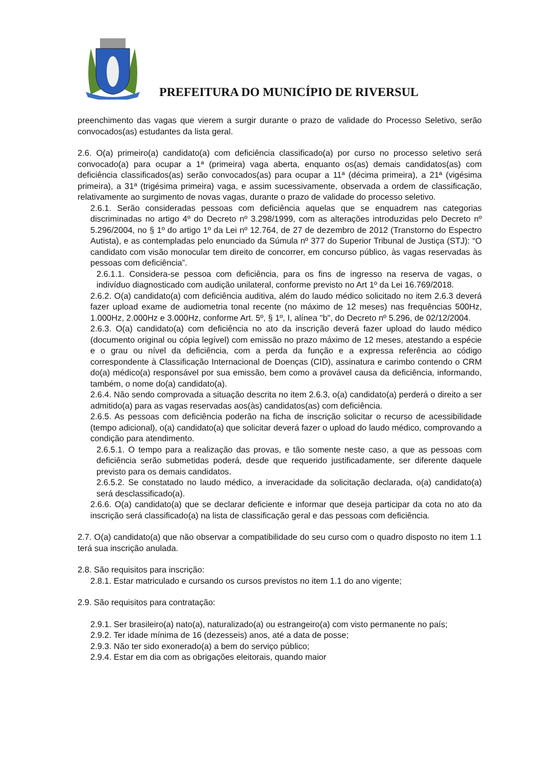PREFEITURA DO MUNICÍPIO DE RIVERSUL
preenchimento das vagas que vierem a surgir durante o prazo de validade do Processo Seletivo, serão convocados(as) estudantes da lista geral.
2.6. O(a) primeiro(a) candidato(a) com deficiência classificado(a) por curso no processo seletivo será convocado(a) para ocupar a 1ª (primeira) vaga aberta, enquanto os(as) demais candidatos(as) com deficiência classificados(as) serão convocados(as) para ocupar a 11ª (décima primeira), a 21ª (vigésima primeira), a 31ª (trigésima primeira) vaga, e assim sucessivamente, observada a ordem de classificação, relativamente ao surgimento de novas vagas, durante o prazo de validade do processo seletivo.
2.6.1. Serão consideradas pessoas com deficiência aquelas que se enquadrem nas categorias discriminadas no artigo 4º do Decreto nº 3.298/1999, com as alterações introduzidas pelo Decreto nº 5.296/2004, no § 1º do artigo 1º da Lei nº 12.764, de 27 de dezembro de 2012 (Transtorno do Espectro Autista), e as contempladas pelo enunciado da Súmula nº 377 do Superior Tribunal de Justiça (STJ): “O candidato com visão monocular tem direito de concorrer, em concurso público, às vagas reservadas às pessoas com deficiência”.
2.6.1.1. Considera-se pessoa com deficiência, para os fins de ingresso na reserva de vagas, o indivíduo diagnosticado com audição unilateral, conforme previsto no Art 1º da Lei 16.769/2018.
2.6.2. O(a) candidato(a) com deficiência auditiva, além do laudo médico solicitado no item 2.6.3 deverá fazer upload exame de audiometria tonal recente (no máximo de 12 meses) nas frequências 500Hz, 1.000Hz, 2.000Hz e 3.000Hz, conforme Art. 5º, § 1º, I, alínea "b", do Decreto nº 5.296, de 02/12/2004.
2.6.3. O(a) candidato(a) com deficiência no ato da inscrição deverá fazer upload do laudo médico (documento original ou cópia legível) com emissão no prazo máximo de 12 meses, atestando a espécie e o grau ou nível da deficiência, com a perda da função e a expressa referência ao código correspondente à Classificação Internacional de Doenças (CID), assinatura e carimbo contendo o CRM do(a) médico(a) responsável por sua emissão, bem como a provável causa da deficiência, informando, também, o nome do(a) candidato(a).
2.6.4. Não sendo comprovada a situação descrita no item 2.6.3, o(a) candidato(a) perderá o direito a ser admitido(a) para as vagas reservadas aos(às) candidatos(as) com deficiência.
2.6.5. As pessoas com deficiência poderão na ficha de inscrição solicitar o recurso de acessibilidade (tempo adicional), o(a) candidato(a) que solicitar deverá fazer o upload do laudo médico, comprovando a condição para atendimento.
2.6.5.1. O tempo para a realização das provas, e tão somente neste caso, a que as pessoas com deficiência serão submetidas poderá, desde que requerido justificadamente, ser diferente daquele previsto para os demais candidatos.
2.6.5.2. Se constatado no laudo médico, a inveracidade da solicitação declarada, o(a) candidato(a) será desclassificado(a).
2.6.6. O(a) candidato(a) que se declarar deficiente e informar que deseja participar da cota no ato da inscrição será classificado(a) na lista de classificação geral e das pessoas com deficiência.
2.7. O(a) candidato(a) que não observar a compatibilidade do seu curso com o quadro disposto no item 1.1 terá sua inscrição anulada.
2.8. São requisitos para inscrição:
2.8.1. Estar matriculado e cursando os cursos previstos no item 1.1 do ano vigente;
2.9. São requisitos para contratação:
2.9.1. Ser brasileiro(a) nato(a), naturalizado(a) ou estrangeiro(a) com visto permanente no país;
2.9.2. Ter idade mínima de 16 (dezesseis) anos, até a data de posse;
2.9.3. Não ter sido exonerado(a) a bem do serviço público;
2.9.4. Estar em dia com as obrigações eleitorais, quando maior